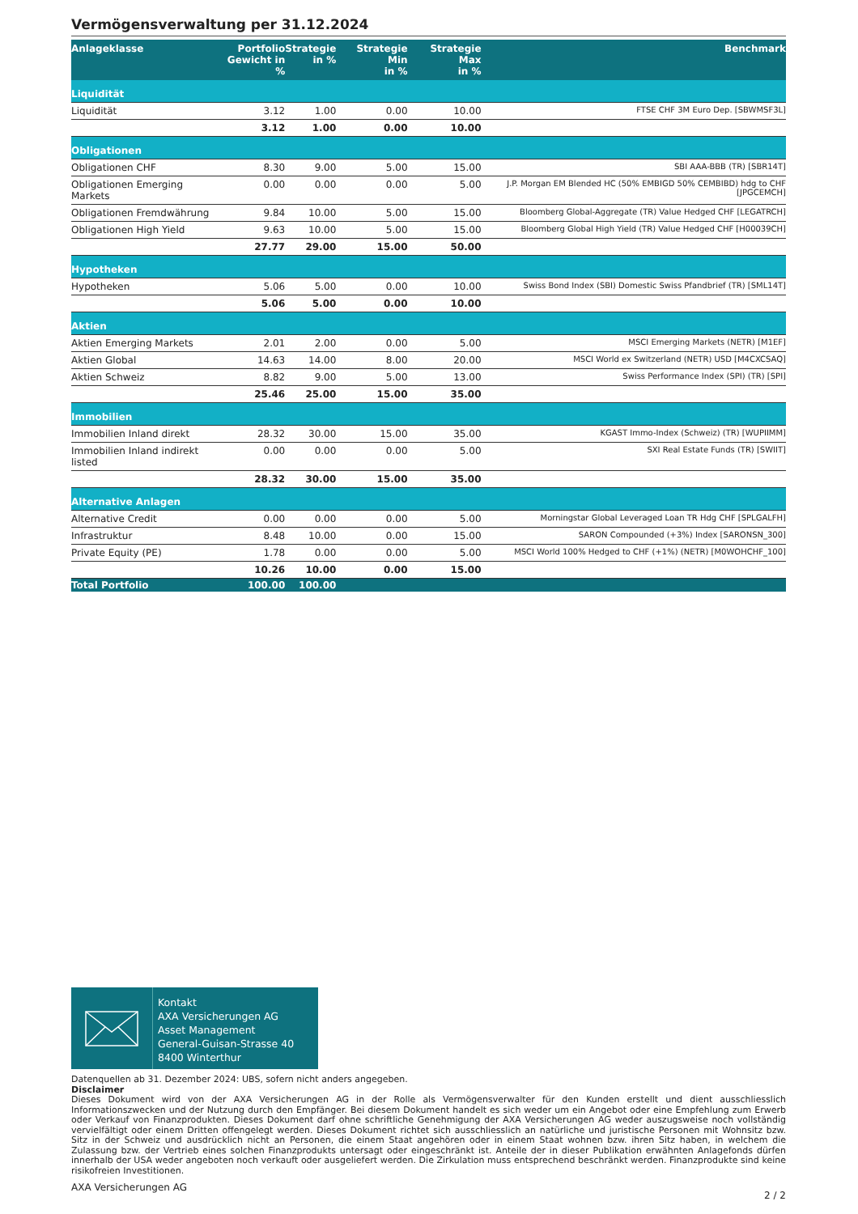Vermögensverwaltung per 31.12.2024
| Anlageklasse | Portfolio Gewicht in % | Strategie in % | Strategie Min in % | Strategie Max in % | Benchmark |
| --- | --- | --- | --- | --- | --- |
| Liquidität | | | | | |
| Liquidität | 3.12 | 1.00 | 0.00 | 10.00 | FTSE CHF 3M Euro Dep. [SBWMSF3L] |
| | 3.12 | 1.00 | 0.00 | 10.00 | |
| Obligationen | | | | | |
| Obligationen CHF | 8.30 | 9.00 | 5.00 | 15.00 | SBI AAA-BBB (TR) [SBR14T] |
| Obligationen Emerging Markets | 0.00 | 0.00 | 0.00 | 5.00 | J.P. Morgan EM Blended HC (50% EMBIGD 50% CEMBIBD) hdg to CHF [JPGCEMCH] |
| Obligationen Fremdwährung | 9.84 | 10.00 | 5.00 | 15.00 | Bloomberg Global-Aggregate (TR) Value Hedged CHF [LEGATRCH] |
| Obligationen High Yield | 9.63 | 10.00 | 5.00 | 15.00 | Bloomberg Global High Yield (TR) Value Hedged CHF [H00039CH] |
| | 27.77 | 29.00 | 15.00 | 50.00 | |
| Hypotheken | | | | | |
| Hypotheken | 5.06 | 5.00 | 0.00 | 10.00 | Swiss Bond Index (SBI) Domestic Swiss Pfandbrief (TR) [SML14T] |
| | 5.06 | 5.00 | 0.00 | 10.00 | |
| Aktien | | | | | |
| Aktien Emerging Markets | 2.01 | 2.00 | 0.00 | 5.00 | MSCI Emerging Markets (NETR) [M1EF] |
| Aktien Global | 14.63 | 14.00 | 8.00 | 20.00 | MSCI World ex Switzerland (NETR) USD [M4CXCSAQ] |
| Aktien Schweiz | 8.82 | 9.00 | 5.00 | 13.00 | Swiss Performance Index (SPI) (TR) [SPI] |
| | 25.46 | 25.00 | 15.00 | 35.00 | |
| Immobilien | | | | | |
| Immobilien Inland direkt | 28.32 | 30.00 | 15.00 | 35.00 | KGAST Immo-Index (Schweiz) (TR) [WUPIIMM] |
| Immobilien Inland indirekt listed | 0.00 | 0.00 | 0.00 | 5.00 | SXI Real Estate Funds (TR) [SWIIT] |
| | 28.32 | 30.00 | 15.00 | 35.00 | |
| Alternative Anlagen | | | | | |
| Alternative Credit | 0.00 | 0.00 | 0.00 | 5.00 | Morningstar Global Leveraged Loan TR Hdg CHF [SPLGALFH] |
| Infrastruktur | 8.48 | 10.00 | 0.00 | 15.00 | SARON Compounded (+3%) Index [SARONSN_300] |
| Private Equity (PE) | 1.78 | 0.00 | 0.00 | 5.00 | MSCI World 100% Hedged to CHF (+1%) (NETR) [M0WOHCHF_100] |
| | 10.26 | 10.00 | 0.00 | 15.00 | |
| Total Portfolio | 100.00 | 100.00 | | | |
Kontakt
AXA Versicherungen AG
Asset Management
General-Guisan-Strasse 40
8400 Winterthur
Datenquellen ab 31. Dezember 2024: UBS, sofern nicht anders angegeben.
Disclaimer
Dieses Dokument wird von der AXA Versicherungen AG in der Rolle als Vermögensverwalter für den Kunden erstellt und dient ausschliesslich Informationszwecken und der Nutzung durch den Empfänger. Bei diesem Dokument handelt es sich weder um ein Angebot oder eine Empfehlung zum Erwerb oder Verkauf von Finanzprodukten. Dieses Dokument darf ohne schriftliche Genehmigung der AXA Versicherungen AG weder auszugsweise noch vollständig vervielfältigt oder einem Dritten offengelegt werden. Dieses Dokument richtet sich ausschliesslich an natürliche und juristische Personen mit Wohnsitz bzw. Sitz in der Schweiz und ausdrücklich nicht an Personen, die einem Staat angehören oder in einem Staat wohnen bzw. ihren Sitz haben, in welchem die Zulassung bzw. der Vertrieb eines solchen Finanzprodukts untersagt oder eingeschränkt ist. Anteile der in dieser Publikation erwähnten Anlagefonds dürfen innerhalb der USA weder angeboten noch verkauft oder ausgeliefert werden. Die Zirkulation muss entsprechend beschränkt werden. Finanzprodukte sind keine risikofreien Investitionen.
AXA Versicherungen AG 2 / 2